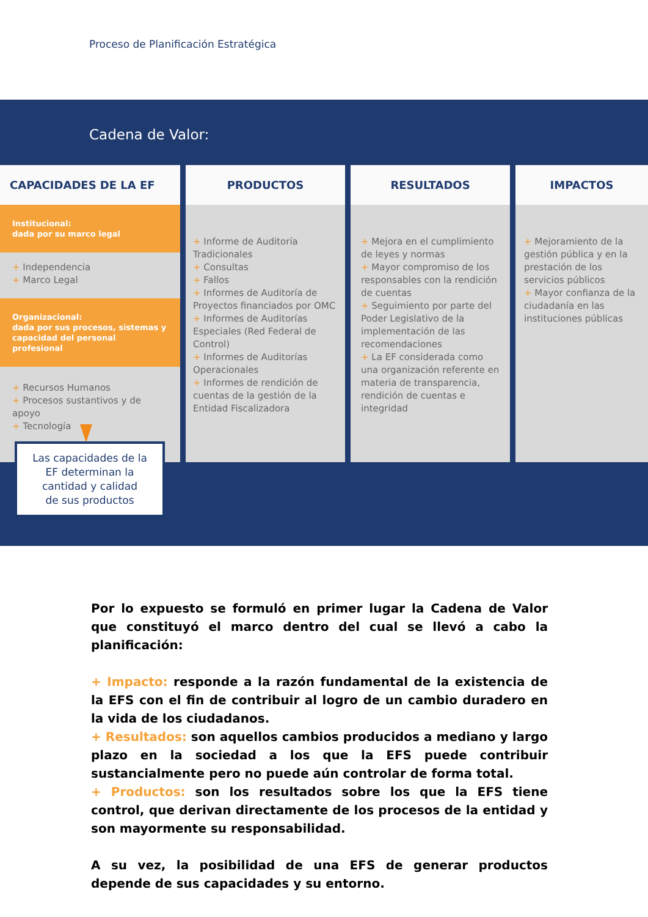Proceso de Planificación Estratégica
Cadena de Valor:
CAPACIDADES DE LA EF
Institucional:
dada por su marco legal
+ Independencia
+ Marco Legal
Organizacional:
dada por sus procesos, sistemas y capacidad del personal profesional
+ Recursos Humanos
+ Procesos sustantivos y de apoyo
+ Tecnología
PRODUCTOS
+ Informe de Auditoría Tradicionales
+ Consultas
+ Fallos
+ Informes de Auditoría de Proyectos financiados por OMC
+ Informes de Auditorías Especiales (Red Federal de Control)
+ Informes de Auditorías Operacionales
+ Informes de rendición de cuentas de la gestión de la Entidad Fiscalizadora
RESULTADOS
+ Mejora en el cumplimiento de leyes y normas
+ Mayor compromiso de los responsables con la rendición de cuentas
+ Seguimiento por parte del Poder Legislativo de la implementación de las recomendaciones
+ La EF considerada como una organización referente en materia de transparencia, rendición de cuentas e integridad
IMPACTOS
+ Mejoramiento de la gestión pública y en la prestación de los servicios públicos
+ Mayor confianza de la ciudadanía en las instituciones públicas
Las capacidades de la
EF determinan la
cantidad y calidad
de sus productos
Por lo expuesto se formuló en primer lugar la Cadena de Valor que constituyó el marco dentro del cual se llevó a cabo la planificación:
+ Impacto: responde a la razón fundamental de la existencia de la EFS con el fin de contribuir al logro de un cambio duradero en la vida de los ciudadanos.
+ Resultados: son aquellos cambios producidos a mediano y largo plazo en la sociedad a los que la EFS puede contribuir sustancialmente pero no puede aún controlar de forma total.
+ Productos: son los resultados sobre los que la EFS tiene control, que derivan directamente de los procesos de la entidad y son mayormente su responsabilidad.
A su vez, la posibilidad de una EFS de generar productos depende de sus capacidades y su entorno.